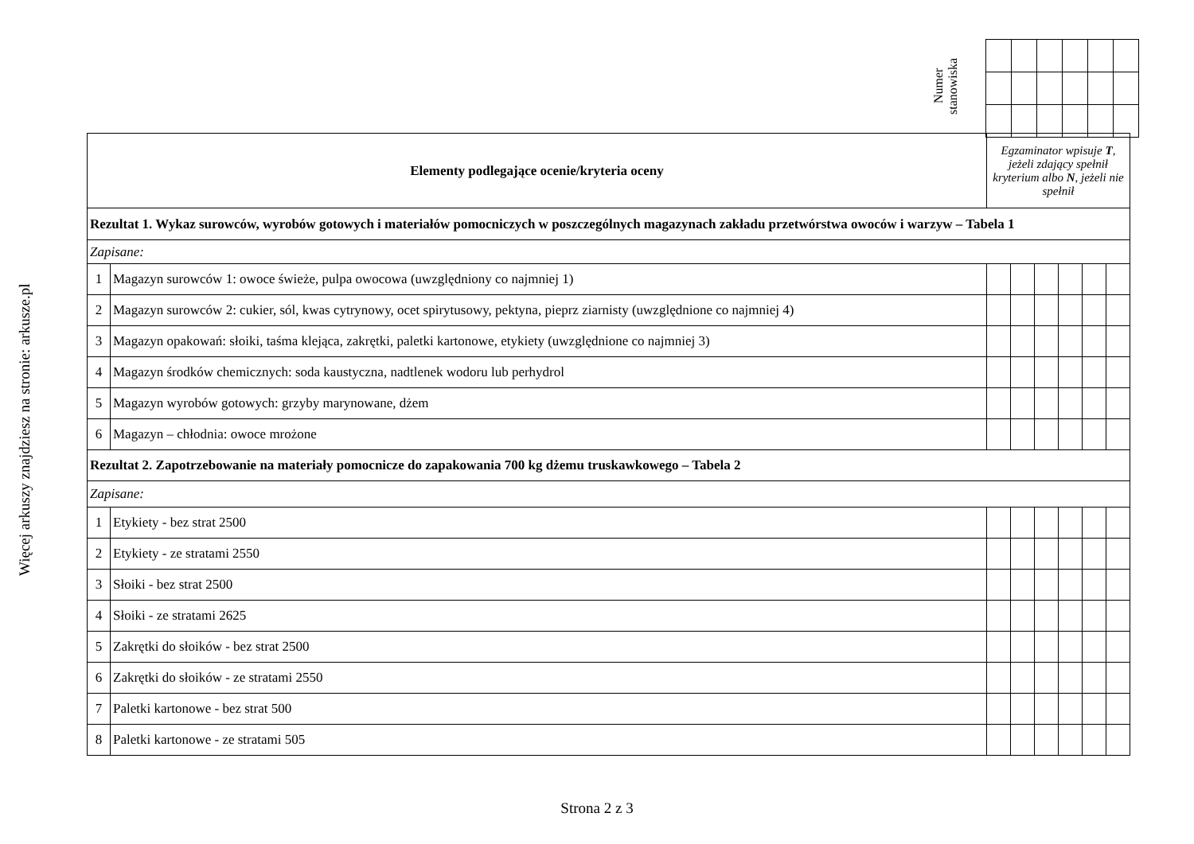Więcej arkuszy znajdziesz na stronie: arkusze.pl
Numer stanowiska
| Elementy podlegające ocenie/kryteria oceny | | Egzaminator wpisuje T , jeżeli zdający spełnił kryterium albo N , jeżeli nie spełnił | | | | | |
| Rezultat 1. Wykaz surowców, wyrobów gotowych i materiałów pomocniczych w poszczególnych magazynach zakładu przetwórstwa owoców i warzyw – Tabela 1 | | | | | | | |
| Zapisane: | | | | | | | |
| 1 | Magazyn surowców 1: owoce świeże, pulpa owocowa (uwzględniony co najmniej 1) | | | | | | |
| 2 | Magazyn surowców 2: cukier, sól, kwas cytrynowy, ocet spirytusowy, pektyna, pieprz ziarnisty (uwzględnione co najmniej 4) | | | | | | |
| 3 | Magazyn opakowań: słoiki, taśma klejąca, zakrętki, paletki kartonowe, etykiety (uwzględnione co najmniej 3) | | | | | | |
| 4 | Magazyn środków chemicznych: soda kaustyczna, nadtlenek wodoru lub perhydrol | | | | | | |
| 5 | Magazyn wyrobów gotowych: grzyby marynowane, dżem | | | | | | |
| 6 | Magazyn – chłodnia: owoce mrożone | | | | | | |
| Rezultat 2. Zapotrzebowanie na materiały pomocnicze do zapakowania 700 kg dżemu truskawkowego – Tabela 2 | | | | | | | |
| Zapisane: | | | | | | | |
| 1 | Etykiety - bez strat 2500 | | | | | | |
| 2 | Etykiety - ze stratami 2550 | | | | | | |
| 3 | Słoiki - bez strat 2500 | | | | | | |
| 4 | Słoiki - ze stratami 2625 | | | | | | |
| 5 | Zakrętki do słoików - bez strat 2500 | | | | | | |
| 6 | Zakrętki do słoików - ze stratami 2550 | | | | | | |
| 7 | Paletki kartonowe - bez strat 500 | | | | | | |
| 8 | Paletki kartonowe - ze stratami 505 | | | | | | |
Strona 2 z 3